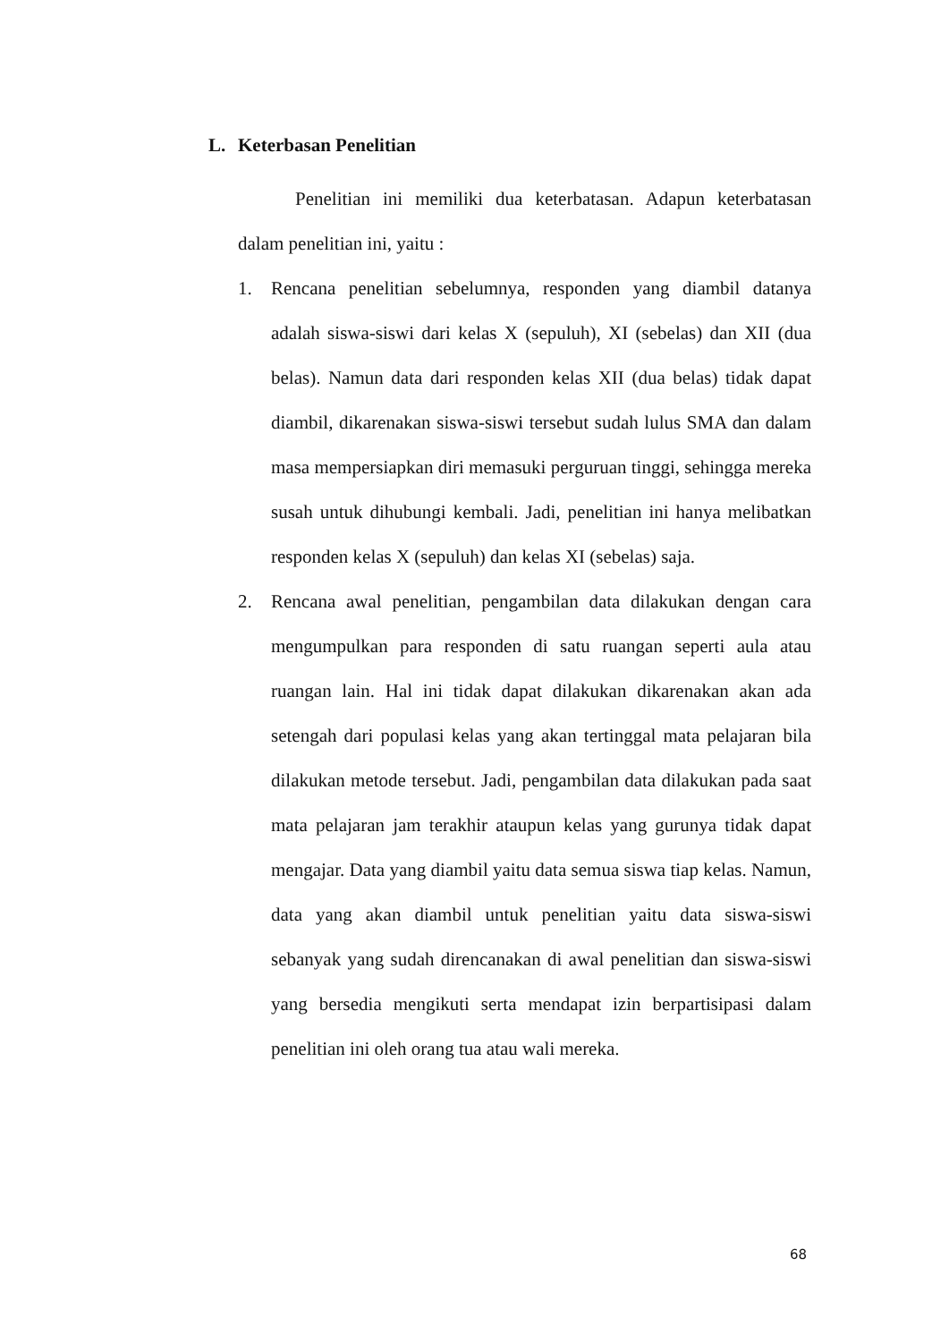L. Keterbasan Penelitian
Penelitian ini memiliki dua keterbatasan. Adapun keterbatasan dalam penelitian ini, yaitu :
1. Rencana penelitian sebelumnya, responden yang diambil datanya adalah siswa-siswi dari kelas X (sepuluh), XI (sebelas) dan XII (dua belas). Namun data dari responden kelas XII (dua belas) tidak dapat diambil, dikarenakan siswa-siswi tersebut sudah lulus SMA dan dalam masa mempersiapkan diri memasuki perguruan tinggi, sehingga mereka susah untuk dihubungi kembali. Jadi, penelitian ini hanya melibatkan responden kelas X (sepuluh) dan kelas XI (sebelas) saja.
2. Rencana awal penelitian, pengambilan data dilakukan dengan cara mengumpulkan para responden di satu ruangan seperti aula atau ruangan lain. Hal ini tidak dapat dilakukan dikarenakan akan ada setengah dari populasi kelas yang akan tertinggal mata pelajaran bila dilakukan metode tersebut. Jadi, pengambilan data dilakukan pada saat mata pelajaran jam terakhir ataupun kelas yang gurunya tidak dapat mengajar. Data yang diambil yaitu data semua siswa tiap kelas. Namun, data yang akan diambil untuk penelitian yaitu data siswa-siswi sebanyak yang sudah direncanakan di awal penelitian dan siswa-siswi yang bersedia mengikuti serta mendapat izin berpartisipasi dalam penelitian ini oleh orang tua atau wali mereka.
68